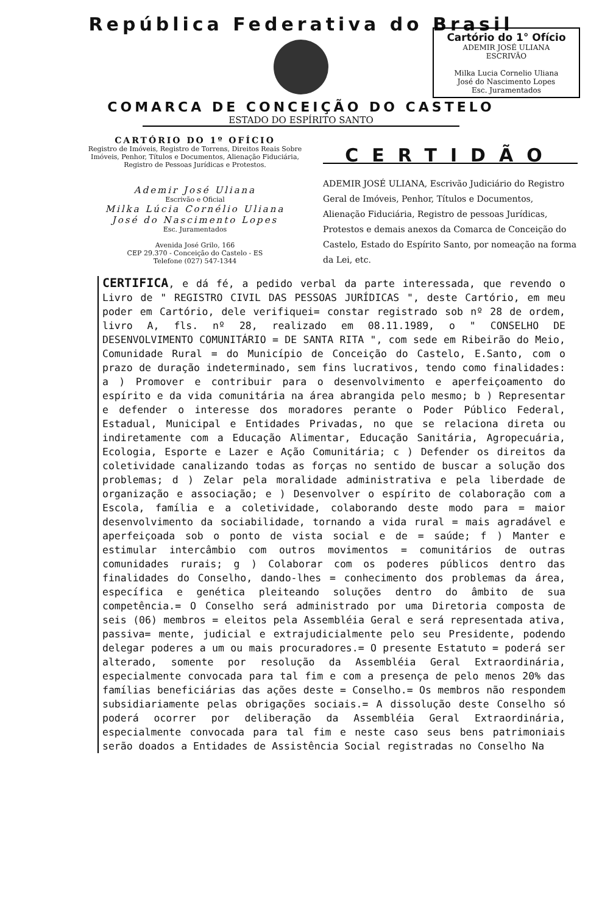República Federativa do Brasil
Cartório do 1° Ofício
ADEMIR JOSÉ ULIANA
ESCRIVÃO
Milka Lucia Cornelio Uliana
José do Nascimento Lopes
Esc. Juramentados
COMARCA DE CONCEIÇÃO DO CASTELO
ESTADO DO ESPÍRITO SANTO
CARTÓRIO DO 1º OFÍCIO
Registro de Imóveis, Registro de Torrens, Direitos Reais Sobre Imóveis, Penhor, Títulos e Documentos, Alienação Fiduciária, Registro de Pessoas Jurídicas e Protestos.
Ademir José Uliana
Escrivão e Oficial
Milka Lúcia Cornélio Uliana
José do Nascimento Lopes
Esc. Juramentados
Avenida José Grilo, 166
CEP 29.370 - Conceição do Castelo - ES
Telefone (027) 547-1344
CERTIDÃO
ADEMIR JOSÉ ULIANA, Escrivão Judiciário do Registro Geral de Imóveis, Penhor, Títulos e Documentos, Alienação Fiduciária, Registro de pessoas Jurídicas, Protestos e demais anexos da Comarca de Conceição do Castelo, Estado do Espírito Santo, por nomeação na forma da Lei, etc.
CERTIFICA, e dá fé, a pedido verbal da parte interessada, que revendo o Livro de " REGISTRO CIVIL DAS PESSOAS JURÍDICAS ", deste Cartório, em meu poder em Cartório, dele verifiquei= constar registrado sob nº 28 de ordem, livro A, fls. nº 28, realizado em 08.11.1989, o " CONSELHO DE DESENVOLVIMENTO COMUNITÁRIO = DE SANTA RITA ", com sede em Ribeirão do Meio, Comunidade Rural = do Município de Conceição do Castelo, E.Santo, com o prazo de duração indeterminado, sem fins lucrativos, tendo como finalidades: a ) Promover e contribuir para o desenvolvimento e aperfeiçoamento do espírito e da vida comunitária na área abrangida pelo mesmo; b ) Representar e defender o interesse dos moradores perante o Poder Público Federal, Estadual, Municipal e Entidades Privadas, no que se relaciona direta ou indiretamente com a Educação Alimentar, Educação Sanitária, Agropecuária, Ecologia, Esporte e Lazer e Ação Comunitária; c ) Defender os direitos da coletividade canalizando todas as forças no sentido de buscar a solução dos problemas; d ) Zelar pela moralidade administrativa e pela liberdade de organização e associação; e ) Desenvolver o espírito de colaboração com a Escola, família e a coletividade, colaborando deste modo para = maior desenvolvimento da sociabilidade, tornando a vida rural = mais agradável e aperfeiçoada sob o ponto de vista social e de = saúde; f ) Manter e estimular intercâmbio com outros movimentos = comunitários de outras comunidades rurais; g ) Colaborar com os poderes públicos dentro das finalidades do Conselho, dando-lhes = conhecimento dos problemas da área, específica e genética pleiteando soluções dentro do âmbito de sua competência.= O Conselho será administrado por uma Diretoria composta de seis (06) membros = eleitos pela Assembléia Geral e será representada ativa, passiva= mente, judicial e extrajudicialmente pelo seu Presidente, podendo delegar poderes a um ou mais procuradores.= O presente Estatuto = poderá ser alterado, somente por resolução da Assembléia Geral Extraordinária, especialmente convocada para tal fim e com a presença de pelo menos 20% das famílias beneficiárias das ações deste = Conselho.= Os membros não respondem subsidiariamente pelas obrigações sociais.= A dissolução deste Conselho só poderá ocorrer por deliberação da Assembléia Geral Extraordinária, especialmente convocada para tal fim e neste caso seus bens patrimoniais serão doados a Entidades de Assistência Social registradas no Conselho Na